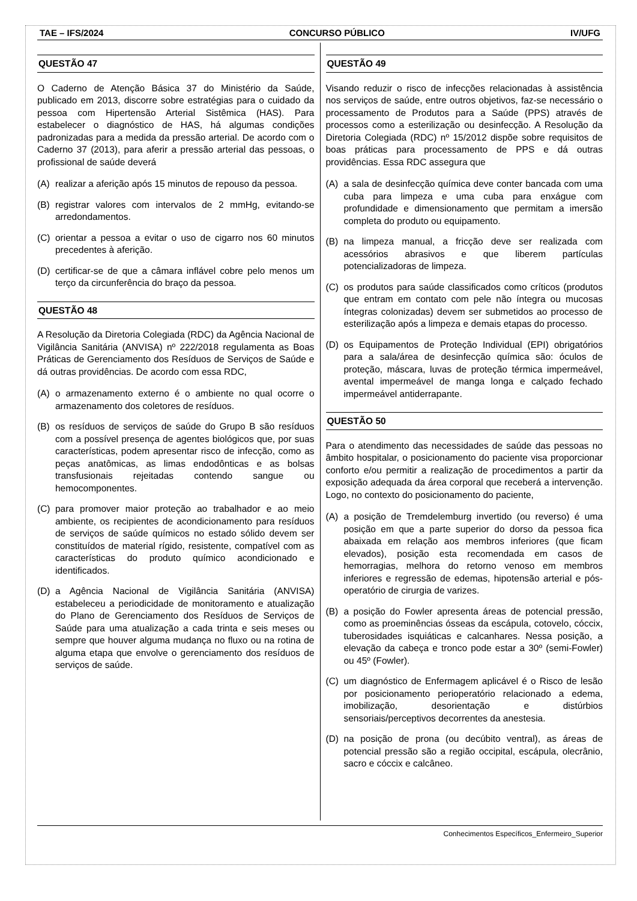TAE – IFS/2024 CONCURSO PÚBLICO IV/UFG
QUESTÃO 47
O Caderno de Atenção Básica 37 do Ministério da Saúde, publicado em 2013, discorre sobre estratégias para o cuidado da pessoa com Hipertensão Arterial Sistêmica (HAS). Para estabelecer o diagnóstico de HAS, há algumas condições padronizadas para a medida da pressão arterial. De acordo com o Caderno 37 (2013), para aferir a pressão arterial das pessoas, o profissional de saúde deverá
(A) realizar a aferição após 15 minutos de repouso da pessoa.
(B) registrar valores com intervalos de 2 mmHg, evitando-se arredondamentos.
(C) orientar a pessoa a evitar o uso de cigarro nos 60 minutos precedentes à aferição.
(D) certificar-se de que a câmara inflável cobre pelo menos um terço da circunferência do braço da pessoa.
QUESTÃO 48
A Resolução da Diretoria Colegiada (RDC) da Agência Nacional de Vigilância Sanitária (ANVISA) nº 222/2018 regulamenta as Boas Práticas de Gerenciamento dos Resíduos de Serviços de Saúde e dá outras providências. De acordo com essa RDC,
(A) o armazenamento externo é o ambiente no qual ocorre o armazenamento dos coletores de resíduos.
(B) os resíduos de serviços de saúde do Grupo B são resíduos com a possível presença de agentes biológicos que, por suas características, podem apresentar risco de infecção, como as peças anatômicas, as limas endodônticas e as bolsas transfusionais rejeitadas contendo sangue ou hemocomponentes.
(C) para promover maior proteção ao trabalhador e ao meio ambiente, os recipientes de acondicionamento para resíduos de serviços de saúde químicos no estado sólido devem ser constituídos de material rígido, resistente, compatível com as características do produto químico acondicionado e identificados.
(D) a Agência Nacional de Vigilância Sanitária (ANVISA) estabeleceu a periodicidade de monitoramento e atualização do Plano de Gerenciamento dos Resíduos de Serviços de Saúde para uma atualização a cada trinta e seis meses ou sempre que houver alguma mudança no fluxo ou na rotina de alguma etapa que envolve o gerenciamento dos resíduos de serviços de saúde.
QUESTÃO 49
Visando reduzir o risco de infecções relacionadas à assistência nos serviços de saúde, entre outros objetivos, faz-se necessário o processamento de Produtos para a Saúde (PPS) através de processos como a esterilização ou desinfecção. A Resolução da Diretoria Colegiada (RDC) nº 15/2012 dispõe sobre requisitos de boas práticas para processamento de PPS e dá outras providências. Essa RDC assegura que
(A) a sala de desinfecção química deve conter bancada com uma cuba para limpeza e uma cuba para enxágue com profundidade e dimensionamento que permitam a imersão completa do produto ou equipamento.
(B) na limpeza manual, a fricção deve ser realizada com acessórios abrasivos e que liberem partículas potencializadoras de limpeza.
(C) os produtos para saúde classificados como críticos (produtos que entram em contato com pele não íntegra ou mucosas íntegras colonizadas) devem ser submetidos ao processo de esterilização após a limpeza e demais etapas do processo.
(D) os Equipamentos de Proteção Individual (EPI) obrigatórios para a sala/área de desinfecção química são: óculos de proteção, máscara, luvas de proteção térmica impermeável, avental impermeável de manga longa e calçado fechado impermeável antiderrapante.
QUESTÃO 50
Para o atendimento das necessidades de saúde das pessoas no âmbito hospitalar, o posicionamento do paciente visa proporcionar conforto e/ou permitir a realização de procedimentos a partir da exposição adequada da área corporal que receberá a intervenção. Logo, no contexto do posicionamento do paciente,
(A) a posição de Tremdelemburg invertido (ou reverso) é uma posição em que a parte superior do dorso da pessoa fica abaixada em relação aos membros inferiores (que ficam elevados), posição esta recomendada em casos de hemorragias, melhora do retorno venoso em membros inferiores e regressão de edemas, hipotensão arterial e pós-operatório de cirurgia de varizes.
(B) a posição do Fowler apresenta áreas de potencial pressão, como as proeminências ósseas da escápula, cotovelo, cóccix, tuberosidades isquiáticas e calcanhares. Nessa posição, a elevação da cabeça e tronco pode estar a 30º (semi-Fowler) ou 45º (Fowler).
(C) um diagnóstico de Enfermagem aplicável é o Risco de lesão por posicionamento perioperatório relacionado a edema, imobilização, desorientação e distúrbios sensoriais/perceptivos decorrentes da anestesia.
(D) na posição de prona (ou decúbito ventral), as áreas de potencial pressão são a região occipital, escápula, olecrânio, sacro e cóccix e calcâneo.
Conhecimentos Específicos_Enfermeiro_Superior